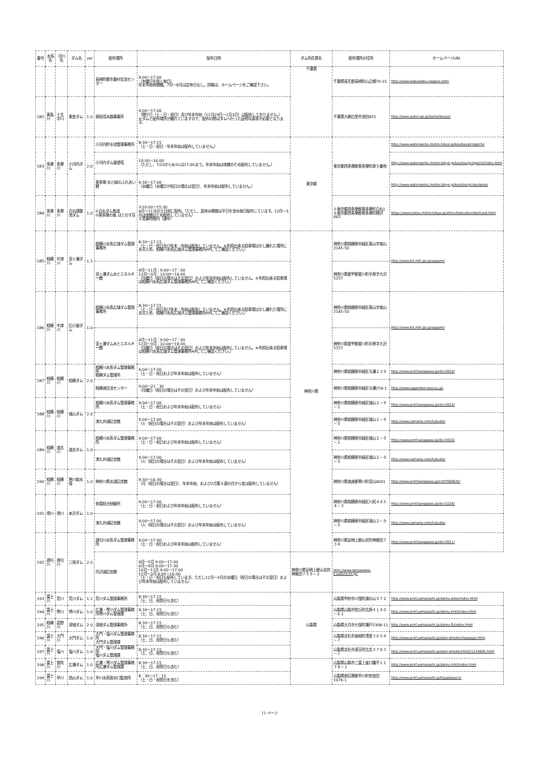| 番号 | 水系名 | 河川名 | ダム名 | ver | 配布場所 | 配布日時 | ダム所在県名 | 配布場所の住所 | ホームページURL |
| --- | --- | --- | --- | --- | --- | --- | --- | --- | --- |
| | | | | | 長柄町都市農村交流センター | 9:00～17:00 （木曜日を除く毎日） 年末年始休閑館。7月～8月は定休日なし。詳細は、ホームページをご確認下さい。 | 千葉県 | 千葉県長生郡長柄町山之郷70-15 | http://www.wakuwaku-nagara.com/ |
| 182 | 真亀川 | 十文字川 | 東金ダム | 1.0 | 房総導水路事業所 | 9:00～17:00 （閉庁日（土・日・祝日）及び年末年始（12月29日～1月3日）は配布しておりません。） ※ダムと配布場所が離れていますので、配布の際はダムへ行った証明写真等が必要となります。 | | 千葉県大網白里市池田455 | http://www.water.go.jp/kanto/bouso/ |
| 183 | 多摩川 | 多摩川 | 小河内ダム | 2.0 | 小河内貯水池管理事務所 | 8:30～17:15 （土・日・祝日・年末年始は配布していません。） | 東京都 | 東京都西多摩郡奥多摩町原５番地 | http://www.waterworks.metro.tokyo.jp/kouhou/pr/ogochi/ |
| | | | | | 小河内ダム展望塔 | 10:00～16:00 （ただし、7/20から8/31は17:00まで。年末年始は休館のため配布していません。） | | | http://www.waterworks.metro.tokyo.jp/kouhou/pr/ogochi/index.html |
| | | | | | 奥多摩 水と緑のふれあい館 | 9:30～17:00 （水曜日（水曜日が祝日の場合は翌日）、年末年始は配布していません。） | | | http://www.waterworks.metro.tokyo.jp/kouhou/pr/okutama/ |
| 184 | 多摩川 | 多摩川 | 白丸調整池ダム | 1.0 | ①白丸ダム魚道 ②奥多摩の風 はとのす荘 | ①10:00～15:30 4月～11月の土日祝に配布。（ただし、夏休み期間は平日を含め毎日配布しています。12月～3月は休館のため配布していません） ②営業時間内（通年） | | ①東京都西多摩郡奥多摩町白丸1 ②東京都西多摩郡奥多摩町棚沢662 | https://www.kotsu.metro.tokyo.jp/other/hatsuden/damcard.html |
| 185 | 相模川 | 中津川 | 宮ヶ瀬ダム | 1.1 | 相模川水系広域ダム管理事務所 | 8:30～17:15 （土・日・祝日及び年末・年始は配布していません。※利用出来る駐車場は少し離れた場所にあるため、相模川水系広域ダム管理事務所HPにてご確認ください。） | 神奈川県 | 神奈川県相模原市緑区青山字南山2145-50 | http://www.ktr.mlit.go.jp/sagami/ |
| | | | | | 宮ヶ瀬ダム水とエネルギー館 | 4月～11月：9:00～17：00 12月～3月：10:00～16:00 （月曜日（祝日の場合はその翌日）および年末年始は配布していません。※利用出来る駐車場は相模川水系広域ダム管理事務所HPにてご確認ください。） | | 神奈川県愛甲郡愛川町半原字大沢5157 | |
| 186 | 相模川 | 中津川 | 石小屋ダム | 1.0 | 相模川水系広域ダム管理事務所 | 8:30～17:15 （土・日・祝日及び年末・年始は配布していません。※利用出来る駐車場は少し離れた場所にあるため、相模川水系広域ダム管理事務所HPにてご確認ください。） | | 神奈川県相模原市緑区青山字南山2145-50 | http://www.ktr.mlit.go.jp/sagami/ |
| | | | | | 宮ヶ瀬ダム水とエネルギー館 | 4月～11月：9:00～17：00 12月～3月：10:00～16:00 （月曜日（祝日の場合はその翌日）および年末年始は配布していません。※利用出来る駐車場は相模川水系広域ダム管理事務所HPにてご確認ください。） | | 神奈川県愛甲郡愛川町半原字大沢5157 | |
| 187 | 相模川 | 相模川 | 相模ダム | 2.0 | 相模川水系ダム管理事務所 相模ダム管理所 | 9:00～17:00 （土・日・祝日および年末年始は配布していません） | | 神奈川県相模原市緑区与瀬２３９ | http://www.pref.kanagawa.jp/div/3010/ |
| | | | | | 相模湖交流センター | 9:00～21：30 （月曜日（祝日の場合はその翌日）および年末年始は配布していません） | | 神奈川県相模原市緑区与瀬259-1 | http://www.sagamiko-kouryu.jp/ |
| 188 | 相模川 | 相模川 | 城山ダム | 2.0 | 相模川水系ダム管理事務所 | 9:00～17:00 （土・日・祝日および年末年始は配布していません） | | 神奈川県相模原市緑区城山２－９－１ | http://www.pref.kanagawa.jp/div/3010/ |
| | | | | | 津久井湖記念館 | 9:00～17:00 （火（祝日の場合はその翌日）および年末年始は配布していません） | | 神奈川県相模原市緑区城山２－９－５ | http://www.samaria.com/tukuiko/ |
| 189 | 相模川 | 道志川 | 道志ダム | 1.0 | 相模川水系ダム管理事務所 | 9:00～17:00 （土・日・祝日および年末年始は配布していません） | | 神奈川県相模原市緑区城山２－９－１ | http://www.pref.kanagawa.jp/div/3010/ |
| | | | | | 津久井湖記念館 | 9:00～17:00 （火（祝日の場合はその翌日）および年末年始は配布していません） | | 神奈川県相模原市緑区城山２－９－５ | http://www.samaria.com/tukuiko/ |
| 190 | 相模川 | 相模川 | 寒川取水堰 | 1.0 | 神奈川県水道記念館 | 9:30～16:30 （月（祝日の場合は翌日）、年末年始、および2月第４週の月から金は配布していません） | | 神奈川県高座郡寒川町宮山4001 | http://www.pref.kanagawa.jp/cnt/f360620/ |
| 191 | 境川 | 境川 | 本沢ダム | 1.0 | 発電総合制御所 | 9:00～17:00 （土・日・祝日および年末年始は配布していません） | | 神奈川県相模原市緑区川尻４４５４－３ | http://www.pref.kanagawa.jp/div/3226/ |
| | | | | | 津久井湖記念館 | 9:00～17:00 （火（祝日の場合はその翌日）および年末年始は配布していません） | | 神奈川県相模原市緑区城山２－９－５ | http://www.samaria.com/tukuiko/ |
| 192 | 酒匂川 | 酒匂川 | 三保ダム | 2.0 | 酒匂川水系ダム管理事務所 | 9:00～17:00 （土・日・祝日および年末年始は配布していません） | | 神奈川県足柄上郡山北町神尾田７３４ | http://www.pref.kanagawa.jp/div/3011/ |
| | | | | | 丹沢湖記念館 | 4月～5月 9:00～17:00 6月～9月 9:00～17:30 10月～11月 9:00～17:00 12月～3月 9:00～16:00 （土・日・祝日も配布しています。ただし12月～3月の水曜日（祝日の場合はその翌日）および年末年始は配布していません） | 神奈川県足柄上郡山北町神尾田７５９－２ | http://www.tanzawako-k.sakura.ne.jp/ | |
| 193 | 富士川 | 荒川 | 荒川ダム | 1.1 | 荒川ダム管理事務所 | 8:30～17:15 （土、日、祝祭日も含む） | 山梨県 | 山梨県甲府市川窪町浦の山９７２ | http://www.pref.yamanashi.jp/damu-arkw/index.html |
| 194 | 富士川 | 琴川 | 琴川ダム | 1.0 | 広瀬・琴川ダム管理事務所琴川ダム管理課 | 8:30～17:15 （土、日、祝祭日も含む） | | 山梨県山梨市牧丘町北原４１４０－６１ | http://www.pref.yamanashi.jp/damu-hrkt/index.html |
| 195 | 相模川 | 葛野川 | 深城ダム | 2.0 | 深城ダム管理事務所 | 8:30～17:15 （土、日、祝祭日も含む） | | 山梨県大月市七保町瀬戸2308-11 | http://www.pref.yamanashi.jp/damu-fk/index.html |
| 196 | 富士川 | 大門川 | 大門ダム | 1.0 | 大門・塩川ダム管理事務所 大門ダム管理課 | 8:30～17:15 （土、日、祝祭日も含む） | | 山梨県北杜市高根町清里３６５４－７ | http://www.pref.yamanashi.jp/dam-dmskkn/toppage.html |
| 197 | 富士川 | 塩川 | 塩川ダム | 1.0 | 大門・塩川ダム管理事務所 塩川ダム管理課 | 8:30～17:15 （土、日、祝祭日も含む） | | 山梨県北杜市須玉町比志３７８３－１ | http://www.pref.yamanashi.jp/dam-dmskkn/92021224905.html |
| 198 | 富士川 | 笛吹川 | 広瀬ダム | 1.0 | 広瀬・琴川ダム管理事務所広瀬ダム管理課 | 8:30～17:15 （土、日、祝祭日も含む） | | 山梨県山梨市三富上釜口篠平１１７８－１ | http://www.pref.yamanashi.jp/damu-hrkt/index.html |
| 199 | 富士川 | 早川 | 西山ダム | 1.0 | 早川水系取水口監視所 | 8：30～17：15 （土・日・祝祭日を含む） | | 山梨県南巨摩郡早川町奈良田1076-1 | http://www.pref.yamanashi.jp/hayakawa-h/ |
11 ページ